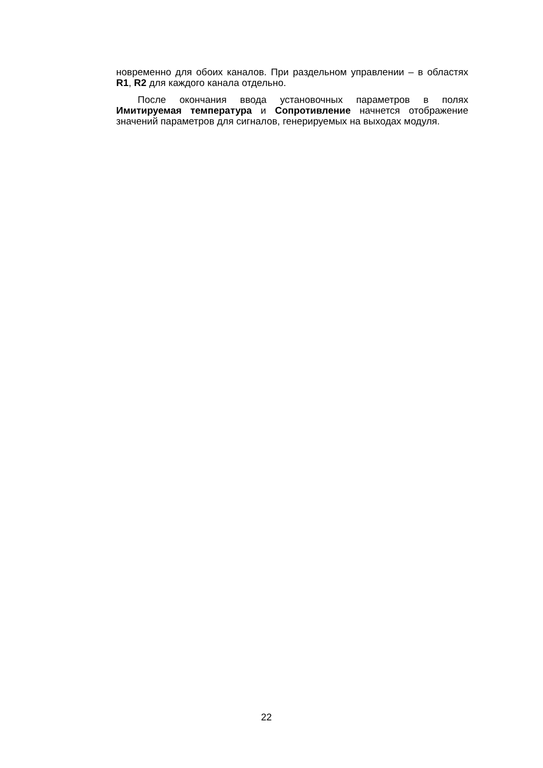новременно для обоих каналов. При раздельном управлении – в областях R1, R2 для каждого канала отдельно.
После окончания ввода установочных параметров в полях Имитируемая температура и Сопротивление начнется отображение значений параметров для сигналов, генерируемых на выходах модуля.
22